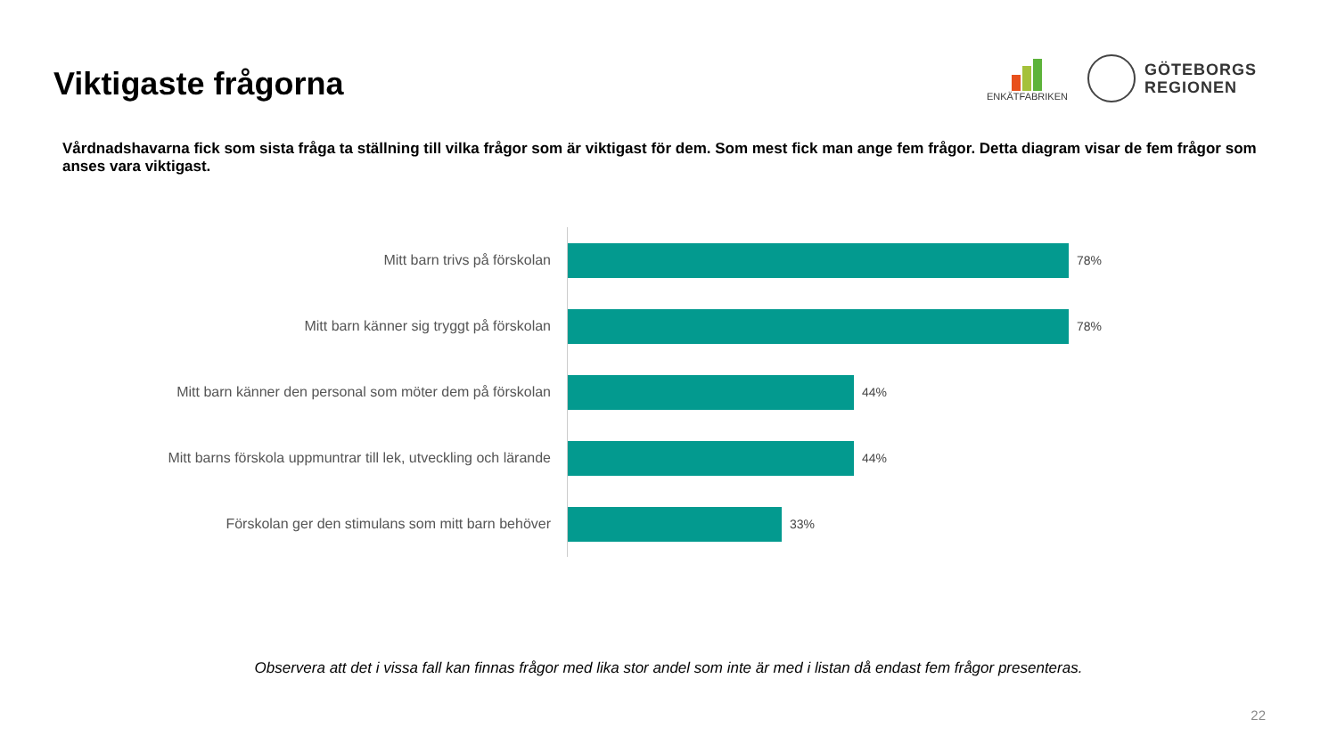Viktigaste frågorna
ENKÄTFABRIKEN
GÖTEBORGS
REGIONEN
Vårdnadshavarna fick som sista fråga ta ställning till vilka frågor som är viktigast för dem. Som mest fick man ange fem frågor. Detta diagram visar de fem frågor som anses vara viktigast.
Mitt barn trivs på förskolan
78%
Mitt barn känner sig tryggt på förskolan
78%
Mitt barn känner den personal som möter dem på förskolan
44%
Mitt barns förskola uppmuntrar till lek, utveckling och lärande
44%
Förskolan ger den stimulans som mitt barn behöver
33%
Observera att det i vissa fall kan finnas frågor med lika stor andel som inte är med i listan då endast fem frågor presenteras.
22